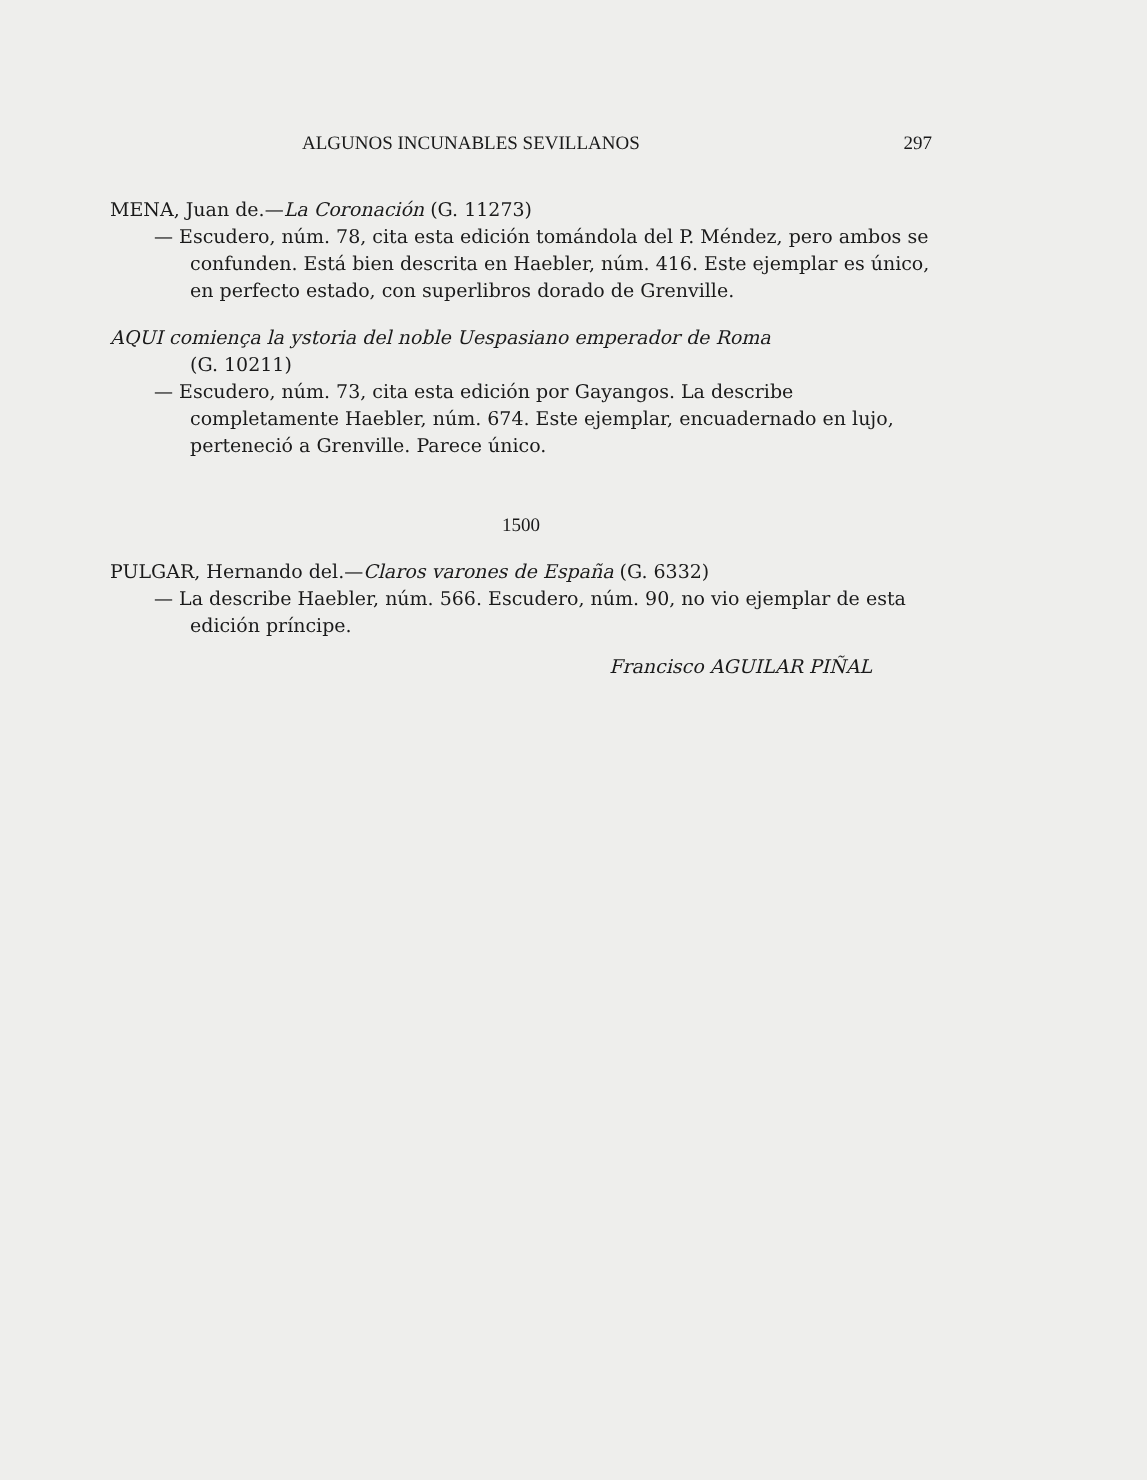ALGUNOS INCUNABLES SEVILLANOS 297
MENA, Juan de.—La Coronación (G. 11273)
— Escudero, núm. 78, cita esta edición tomándola del P. Méndez, pero ambos se confunden. Está bien descrita en Haebler, núm. 416. Este ejemplar es único, en perfecto estado, con superlibros dorado de Grenville.
AQUI comiença la ystoria del noble Uespasiano emperador de Roma
(G. 10211)
— Escudero, núm. 73, cita esta edición por Gayangos. La describe completamente Haebler, núm. 674. Este ejemplar, encuadernado en lujo, perteneció a Grenville. Parece único.
1500
PULGAR, Hernando del.—Claros varones de España (G. 6332)
— La describe Haebler, núm. 566. Escudero, núm. 90, no vio ejemplar de esta edición príncipe.
Francisco AGUILAR PIÑAL